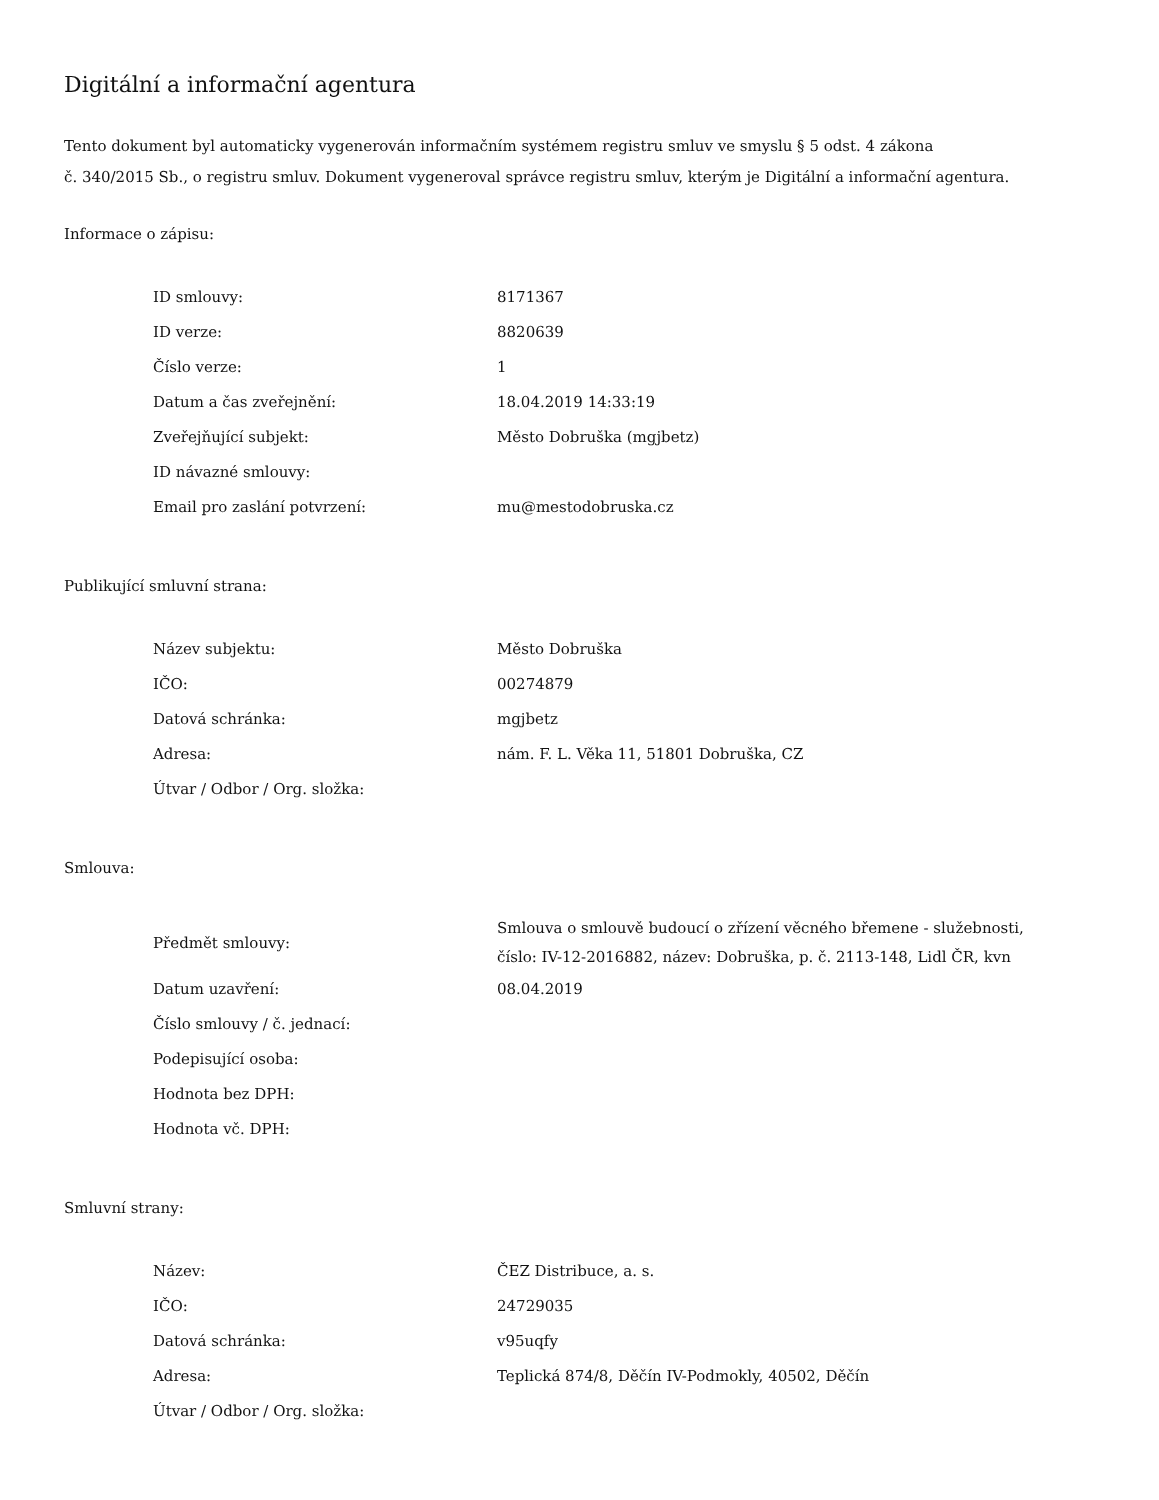Digitální a informační agentura
Tento dokument byl automaticky vygenerován informačním systémem registru smluv ve smyslu § 5 odst. 4 zákona
č. 340/2015 Sb., o registru smluv. Dokument vygeneroval správce registru smluv, kterým je Digitální a informační agentura.
Informace o zápisu:
| ID smlouvy: | 8171367 |
| ID verze: | 8820639 |
| Číslo verze: | 1 |
| Datum a čas zveřejnění: | 18.04.2019 14:33:19 |
| Zveřejňující subjekt: | Město Dobruška (mgjbetz) |
| ID návazné smlouvy: | |
| Email pro zaslání potvrzení: | mu@mestodobruska.cz |
Publikující smluvní strana:
| Název subjektu: | Město Dobruška |
| IČO: | 00274879 |
| Datová schránka: | mgjbetz |
| Adresa: | nám. F. L. Věka 11, 51801 Dobruška, CZ |
| Útvar / Odbor / Org. složka: | |
Smlouva:
| Předmět smlouvy: | Smlouva o smlouvě budoucí o zřízení věcného břemene - služebnosti, číslo: IV-12-2016882, název: Dobruška, p. č. 2113-148, Lidl ČR, kvn |
| Datum uzavření: | 08.04.2019 |
| Číslo smlouvy / č. jednací: | |
| Podepisující osoba: | |
| Hodnota bez DPH: | |
| Hodnota vč. DPH: | |
Smluvní strany:
| Název: | ČEZ Distribuce, a. s. |
| IČO: | 24729035 |
| Datová schránka: | v95uqfy |
| Adresa: | Teplická 874/8, Děčín IV-Podmokly, 40502, Děčín |
| Útvar / Odbor / Org. složka: | |